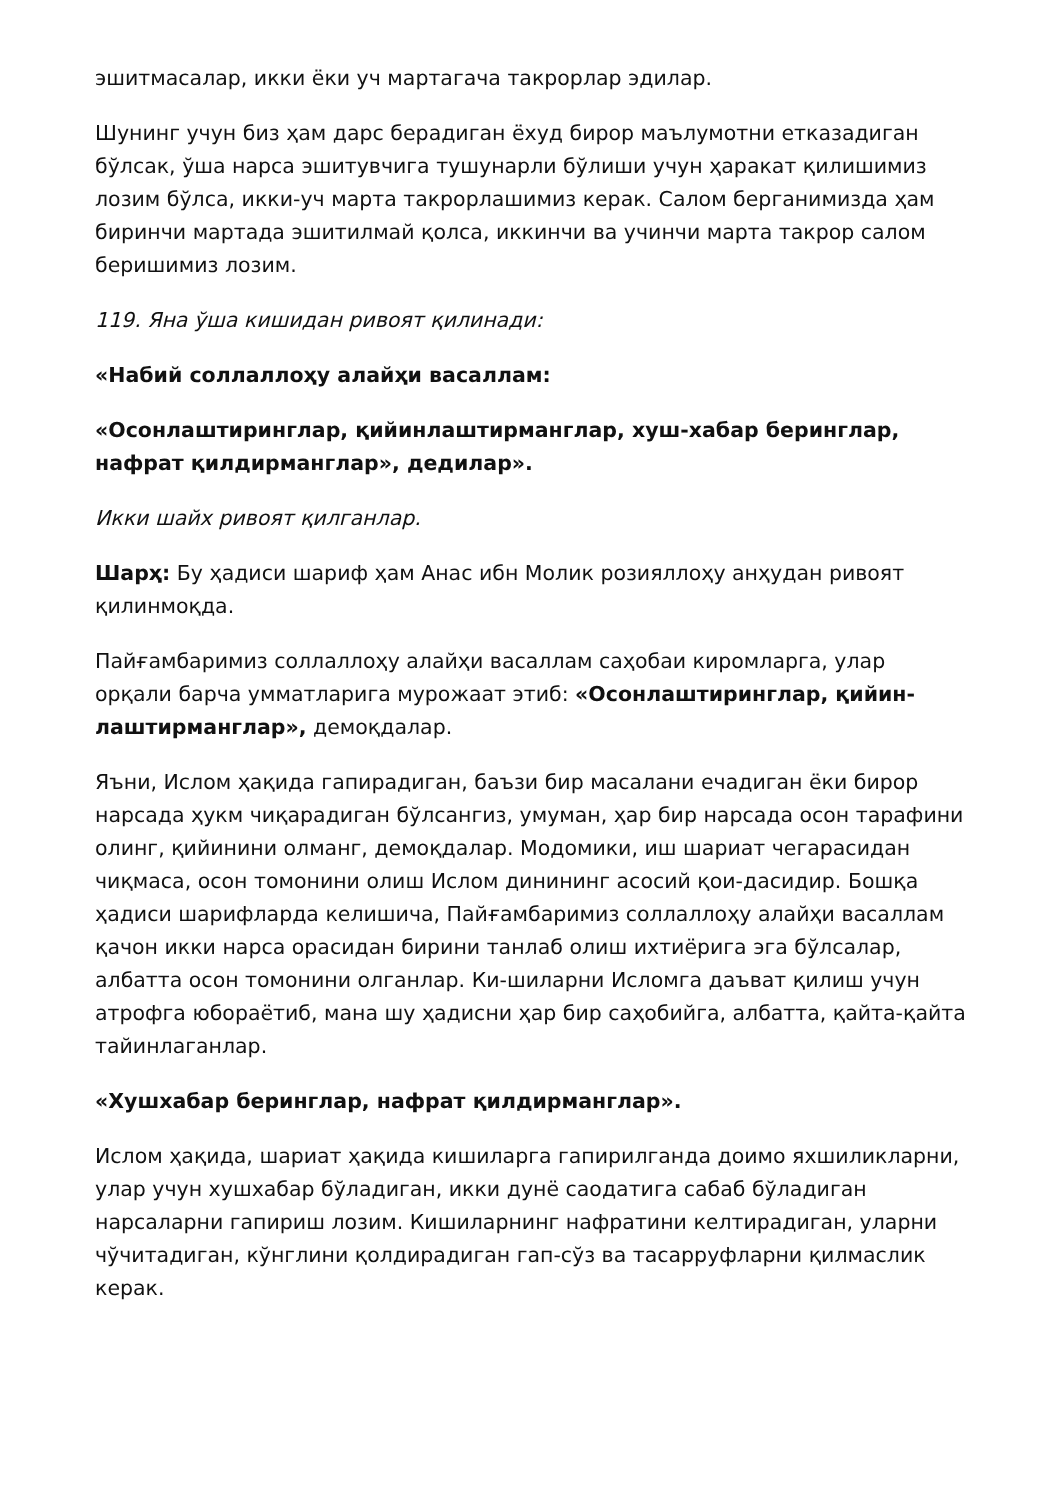эшитмасалар, икки ёки уч мартагача такрорлар эдилар.
Шунинг учун биз ҳам дарс берадиган ёхуд бирор маълумотни етказадиган бўлсак, ўша нарса эшитувчига тушунарли бўлиши учун ҳаракат қилишимиз лозим бўлса, икки-уч марта такрорлашимиз керак. Салом берганимизда ҳам биринчи мартада эшитилмай қолса, иккинчи ва учинчи марта такрор салом беришимиз лозим.
119. Яна ўша кишидан ривоят қилинади:
«Набий соллаллоҳу алайҳи васаллам:
«Осонлаштиринглар, қийинлаштирманглар, хуш-хабар беринглар, нафрат қилдирманглар», дедилар».
Икки шайх ривоят қилганлар.
Шарҳ: Бу ҳадиси шариф ҳам Анас ибн Молик розияллоҳу анҳудан ривоят қилинмоқда.
Пайғамбаримиз соллаллоҳу алайҳи васаллам саҳобаи киромларга, улар орқали барча умматларига мурожаат этиб: «Осонлаштиринглар, қийин-лаштирманглар», демоқдалар.
Яъни, Ислом ҳақида гапирадиган, баъзи бир масалани ечадиган ёки бирор нарсада ҳукм чиқарадиган бўлсангиз, умуман, ҳар бир нарсада осон тарафини олинг, қийинини олманг, демоқдалар. Модомики, иш шариат чегарасидан чиқмаса, осон томонини олиш Ислом динининг асосий қои-дасидир. Бошқа ҳадиси шарифларда келишича, Пайғамбаримиз соллаллоҳу алайҳи васаллам қачон икки нарса орасидан бирини танлаб олиш ихтиёрига эга бўлсалар, албатта осон томонини олганлар. Ки-шиларни Исломга даъват қилиш учун атрофга юбораётиб, мана шу ҳадисни ҳар бир саҳобийга, албатта, қайта-қайта тайинлаганлар.
«Хушхабар беринглар, нафрат қилдирманглар».
Ислом ҳақида, шариат ҳақида кишиларга гапирилганда доимо яхшиликларни, улар учун хушхабар бўладиган, икки дунё саодатига сабаб бўладиган нарсаларни гапириш лозим. Кишиларнинг нафратини келтирадиган, уларни чўчитадиган, кўнглини қолдирадиган гап-сўз ва тасарруфларни қилмаслик керак.